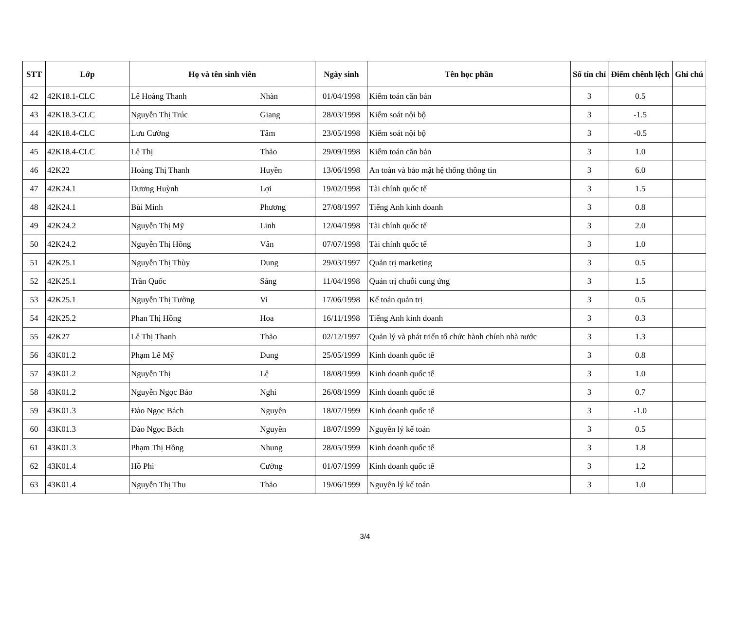| STT | Lớp | Họ và tên sinh viên | | Ngày sinh | Tên học phần | Số tín chỉ | Điểm chênh lệch | Ghi chú |
| --- | --- | --- | --- | --- | --- | --- | --- | --- |
| 42 | 42K18.1-CLC | Lê Hoàng Thanh | Nhàn | 01/04/1998 | Kiểm toán căn bản | 3 | 0.5 | |
| 43 | 42K18.3-CLC | Nguyễn Thị Trúc | Giang | 28/03/1998 | Kiểm soát nội bộ | 3 | -1.5 | |
| 44 | 42K18.4-CLC | Lưu Cường | Tâm | 23/05/1998 | Kiểm soát nội bộ | 3 | -0.5 | |
| 45 | 42K18.4-CLC | Lê Thị | Thảo | 29/09/1998 | Kiểm toán căn bản | 3 | 1.0 | |
| 46 | 42K22 | Hoàng Thị Thanh | Huyền | 13/06/1998 | An toàn và bảo mật hệ thống thông tin | 3 | 6.0 | |
| 47 | 42K24.1 | Dương Huỳnh | Lợi | 19/02/1998 | Tài chính quốc tế | 3 | 1.5 | |
| 48 | 42K24.1 | Bùi Minh | Phương | 27/08/1997 | Tiếng Anh kinh doanh | 3 | 0.8 | |
| 49 | 42K24.2 | Nguyễn Thị Mỹ | Linh | 12/04/1998 | Tài chính quốc tế | 3 | 2.0 | |
| 50 | 42K24.2 | Nguyễn Thị Hồng | Vân | 07/07/1998 | Tài chính quốc tế | 3 | 1.0 | |
| 51 | 42K25.1 | Nguyễn Thị Thùy | Dung | 29/03/1997 | Quản trị marketing | 3 | 0.5 | |
| 52 | 42K25.1 | Trần Quốc | Sáng | 11/04/1998 | Quản trị chuỗi cung ứng | 3 | 1.5 | |
| 53 | 42K25.1 | Nguyễn Thị Tường | Vi | 17/06/1998 | Kế toán quản trị | 3 | 0.5 | |
| 54 | 42K25.2 | Phan Thị Hồng | Hoa | 16/11/1998 | Tiếng Anh kinh doanh | 3 | 0.3 | |
| 55 | 42K27 | Lê Thị Thanh | Thảo | 02/12/1997 | Quản lý và phát triển tổ chức hành chính nhà nước | 3 | 1.3 | |
| 56 | 43K01.2 | Phạm Lê Mỹ | Dung | 25/05/1999 | Kinh doanh quốc tế | 3 | 0.8 | |
| 57 | 43K01.2 | Nguyễn Thị | Lệ | 18/08/1999 | Kinh doanh quốc tế | 3 | 1.0 | |
| 58 | 43K01.2 | Nguyễn Ngọc Bảo | Nghi | 26/08/1999 | Kinh doanh quốc tế | 3 | 0.7 | |
| 59 | 43K01.3 | Đào Ngọc Bách | Nguyên | 18/07/1999 | Kinh doanh quốc tế | 3 | -1.0 | |
| 60 | 43K01.3 | Đào Ngọc Bách | Nguyên | 18/07/1999 | Nguyên lý kế toán | 3 | 0.5 | |
| 61 | 43K01.3 | Phạm Thị Hồng | Nhung | 28/05/1999 | Kinh doanh quốc tế | 3 | 1.8 | |
| 62 | 43K01.4 | Hồ Phi | Cường | 01/07/1999 | Kinh doanh quốc tế | 3 | 1.2 | |
| 63 | 43K01.4 | Nguyễn Thị Thu | Thảo | 19/06/1999 | Nguyên lý kế toán | 3 | 1.0 | |
3/4